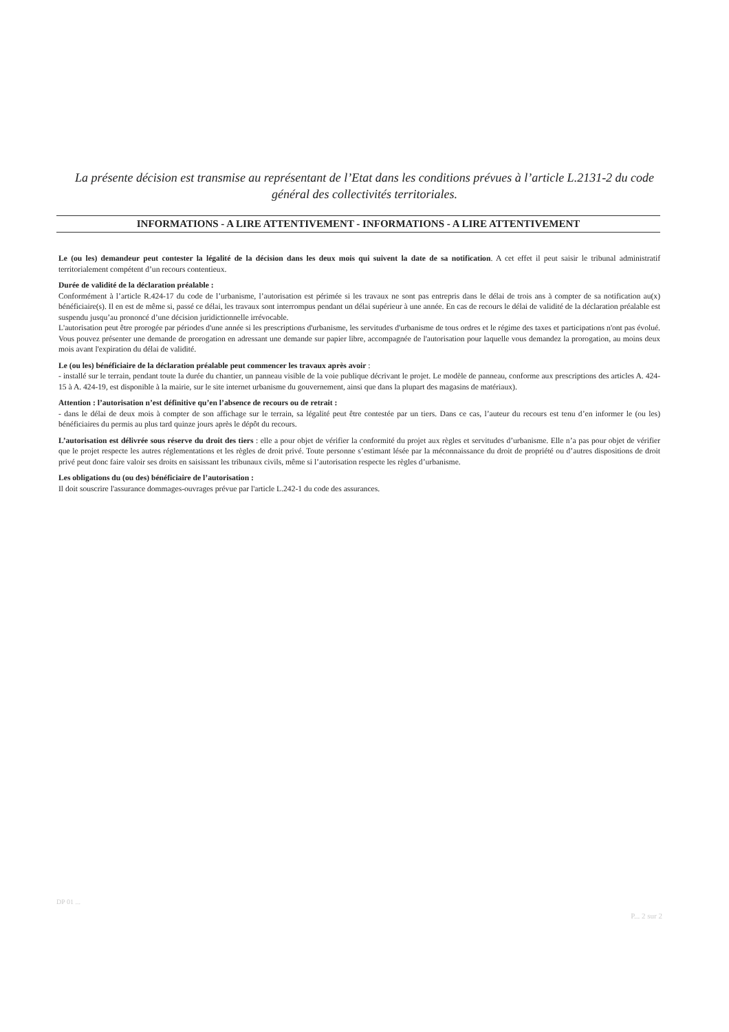La présente décision est transmise au représentant de l’Etat dans les conditions prévues à l’article L.2131-2 du code général des collectivités territoriales.
INFORMATIONS - A LIRE ATTENTIVEMENT - INFORMATIONS - A LIRE ATTENTIVEMENT
Le (ou les) demandeur peut contester la légalité de la décision dans les deux mois qui suivent la date de sa notification. A cet effet il peut saisir le tribunal administratif territorialement compétent d’un recours contentieux.
Durée de validité de la déclaration préalable :
Conformément à l’article R.424-17 du code de l’urbanisme, l’autorisation est périmée si les travaux ne sont pas entrepris dans le délai de trois ans à compter de sa notification au(x) bénéficiaire(s). Il en est de même si, passé ce délai, les travaux sont interrompus pendant un délai supérieur à une année. En cas de recours le délai de validité de la déclaration préalable est suspendu jusqu’au prononcé d’une décision juridictionnelle irrévocable.
L'autorisation peut être prorogée par périodes d'une année si les prescriptions d'urbanisme, les servitudes d'urbanisme de tous ordres et le régime des taxes et participations n'ont pas évolué. Vous pouvez présenter une demande de prorogation en adressant une demande sur papier libre, accompagnée de l'autorisation pour laquelle vous demandez la prorogation, au moins deux mois avant l'expiration du délai de validité.
Le (ou les) bénéficiaire de la déclaration préalable peut commencer les travaux après avoir :
- installé sur le terrain, pendant toute la durée du chantier, un panneau visible de la voie publique décrivant le projet. Le modèle de panneau, conforme aux prescriptions des articles A. 424-15 à A. 424-19, est disponible à la mairie, sur le site internet urbanisme du gouvernement, ainsi que dans la plupart des magasins de matériaux).
Attention : l’autorisation n’est définitive qu’en l’absence de recours ou de retrait :
- dans le délai de deux mois à compter de son affichage sur le terrain, sa légalité peut être contestée par un tiers. Dans ce cas, l’auteur du recours est tenu d’en informer le (ou les) bénéficiaires du permis au plus tard quinze jours après le dépôt du recours.
L’autorisation est délivrée sous réserve du droit des tiers : elle a pour objet de vérifier la conformité du projet aux règles et servitudes d’urbanisme. Elle n’a pas pour objet de vérifier que le projet respecte les autres réglementations et les règles de droit privé. Toute personne s’estimant lésée par la méconnaissance du droit de propriété ou d’autres dispositions de droit privé peut donc faire valoir ses droits en saisissant les tribunaux civils, même si l’autorisation respecte les règles d’urbanisme.
Les obligations du (ou des) bénéficiaire de l’autorisation :
Il doit souscrire l'assurance dommages-ouvrages prévue par l'article L.242-1 du code des assurances.
DP 01 ...
P... 2 sur 2